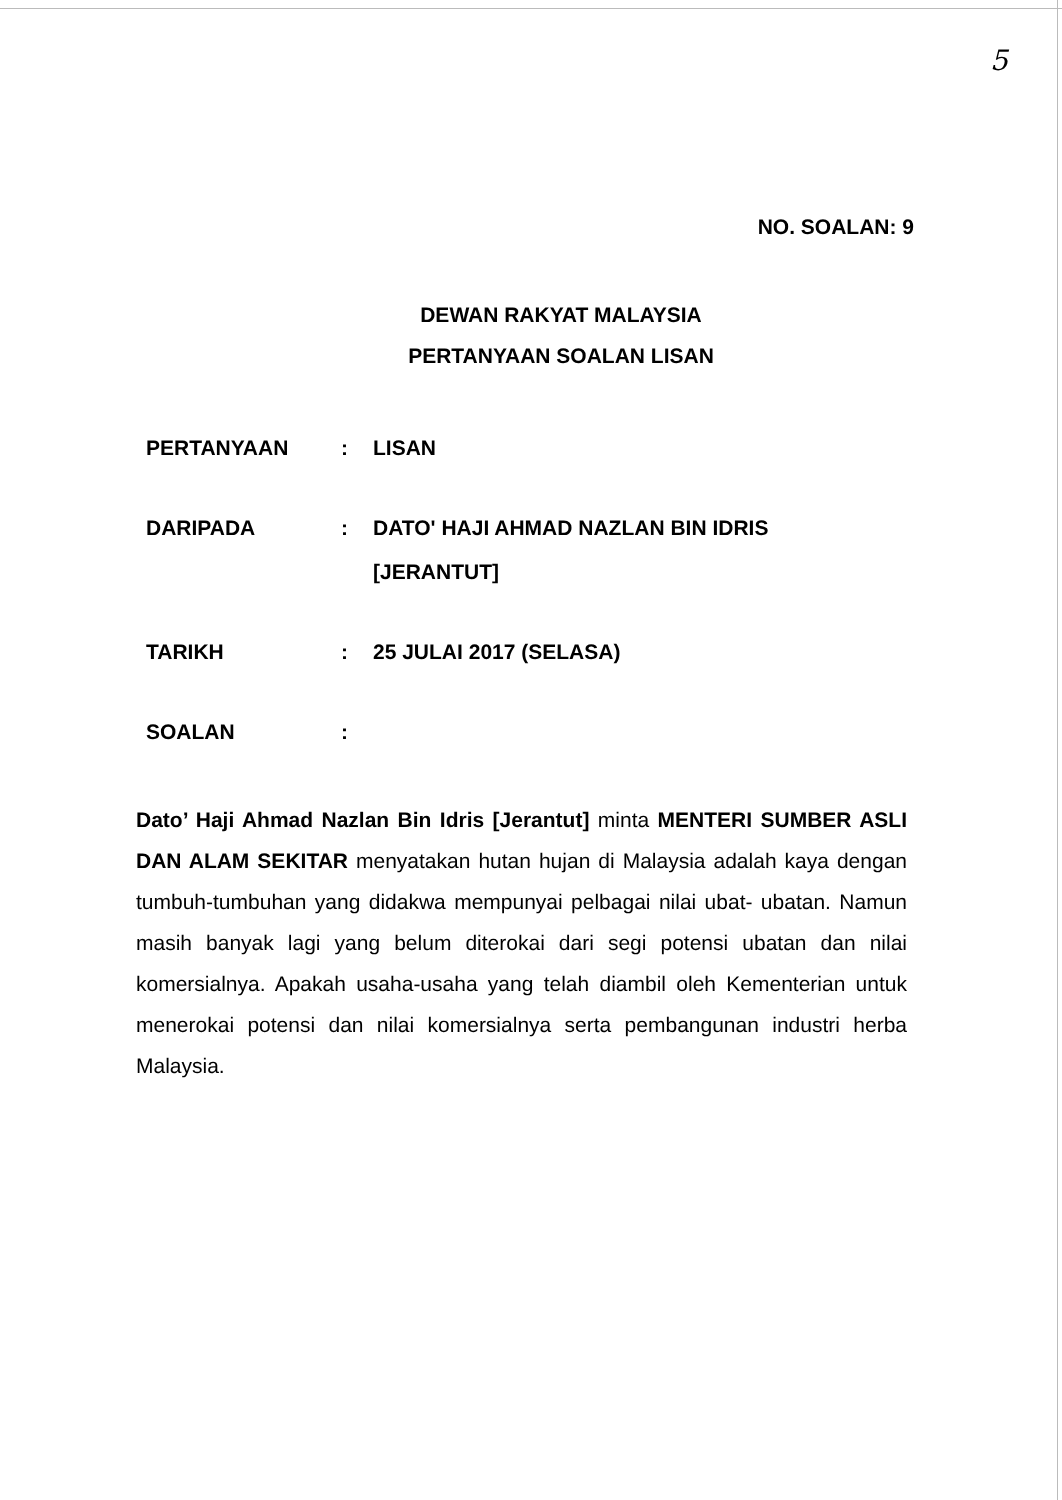5
NO. SOALAN: 9
DEWAN RAKYAT MALAYSIA
PERTANYAAN SOALAN LISAN
PERTANYAAN : LISAN
DARIPADA : DATO' HAJI AHMAD NAZLAN BIN IDRIS
[JERANTUT]
TARIKH : 25 JULAI 2017 (SELASA)
SOALAN :
Dato’ Haji Ahmad Nazlan Bin Idris [Jerantut] minta MENTERI SUMBER ASLI DAN ALAM SEKITAR menyatakan hutan hujan di Malaysia adalah kaya dengan tumbuh-tumbuhan yang didakwa mempunyai pelbagai nilai ubat- ubatan. Namun masih banyak lagi yang belum diterokai dari segi potensi ubatan dan nilai komersialnya. Apakah usaha-usaha yang telah diambil oleh Kementerian untuk menerokai potensi dan nilai komersialnya serta pembangunan industri herba Malaysia.